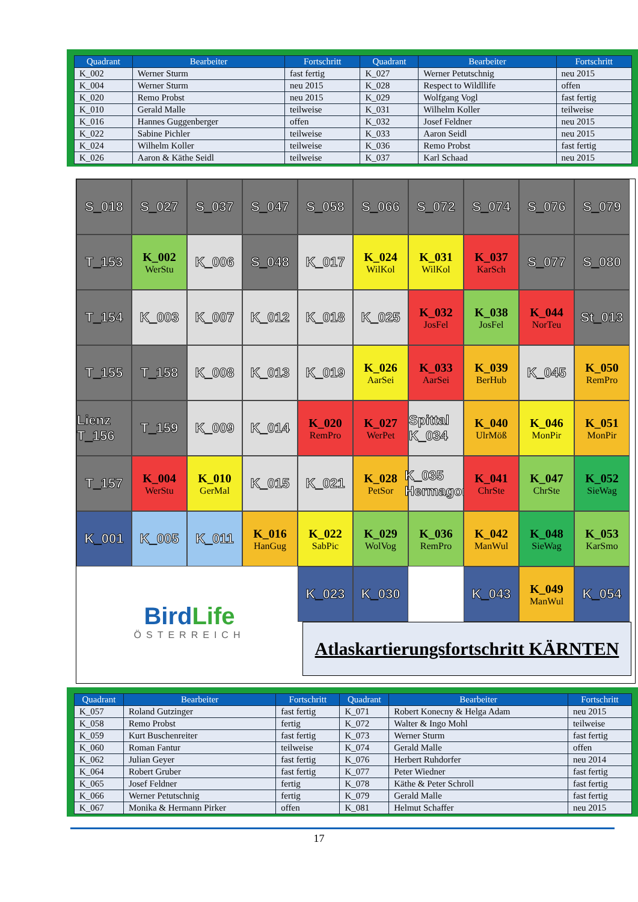| Quadrant | Bearbeiter | Fortschritt | Quadrant | Bearbeiter | Fortschritt |
| --- | --- | --- | --- | --- | --- |
| K_002 | Werner Sturm | fast fertig | K_027 | Werner Petutschnig | neu 2015 |
| K_004 | Werner Sturm | neu 2015 | K_028 | Respect to Wildllife | offen |
| K_020 | Remo Probst | neu 2015 | K_029 | Wolfgang Vogl | fast fertig |
| K_010 | Gerald Malle | teilweise | K_031 | Wilhelm Koller | teilweise |
| K_016 | Hannes Guggenberger | offen | K_032 | Josef Feldner | neu 2015 |
| K_022 | Sabine Pichler | teilweise | K_033 | Aaron Seidl | neu 2015 |
| K_024 | Wilhelm Koller | teilweise | K_036 | Remo Probst | fast fertig |
| K_026 | Aaron & Käthe Seidl | teilweise | K_037 | Karl Schaad | neu 2015 |
S_018
S_027
S_037
S_047
S_058
S_066
S_072
S_074
S_076
S_079
T_153
K_002
WerStu
K_006
S_048
K_017
K_024
WilKol
K_031
WilKol
K_037
KarSch
S_077
S_080
T_154
K_003
K_007
K_012
K_018
K_025
K_032
JosFel
K_038
JosFel
K_044
NorTeu
St_013
T_155
T_158
K_008
K_013
K_019
K_026
AarSei
K_033
AarSei
K_039
BerHub
K_045
K_050
RemPro
Lienz T_156
T_159
K_009
K_014
K_020
RemPro
K_027
WerPet
Spittal K_034
K_040
UlrMöß
K_046
MonPir
K_051
MonPir
T_157
K_004
WerStu
K_010
GerMal
K_015
K_021
K_028
PetSor
K_035 Hermagor
K_041
ChrSte
K_047
ChrSte
K_052
SieWag
K_001
K_005
K_011
K_016
HanGug
K_022
SabPic
K_029
WolVog
K_036
RemPro
K_042
ManWul
K_048
SieWag
K_053
KarSmo
K_023
K_030
K_043
K_049
ManWul
K_054
BirdLife
ÖSTERREICH
Atlaskartierungsfortschritt KÄRNTEN
| Quadrant | Bearbeiter | Fortschritt | Quadrant | Bearbeiter | Fortschritt |
| --- | --- | --- | --- | --- | --- |
| K_057 | Roland Gutzinger | fast fertig | K_071 | Robert Konecny & Helga Adam | neu 2015 |
| K_058 | Remo Probst | fertig | K_072 | Walter & Ingo Mohl | teilweise |
| K_059 | Kurt Buschenreiter | fast fertig | K_073 | Werner Sturm | fast fertig |
| K_060 | Roman Fantur | teilweise | K_074 | Gerald Malle | offen |
| K_062 | Julian Geyer | fast fertig | K_076 | Herbert Ruhdorfer | neu 2014 |
| K_064 | Robert Gruber | fast fertig | K_077 | Peter Wiedner | fast fertig |
| K_065 | Josef Feldner | fertig | K_078 | Käthe & Peter Schroll | fast fertig |
| K_066 | Werner Petutschnig | fertig | K_079 | Gerald Malle | fast fertig |
| K_067 | Monika & Hermann Pirker | offen | K_081 | Helmut Schaffer | neu 2015 |
17